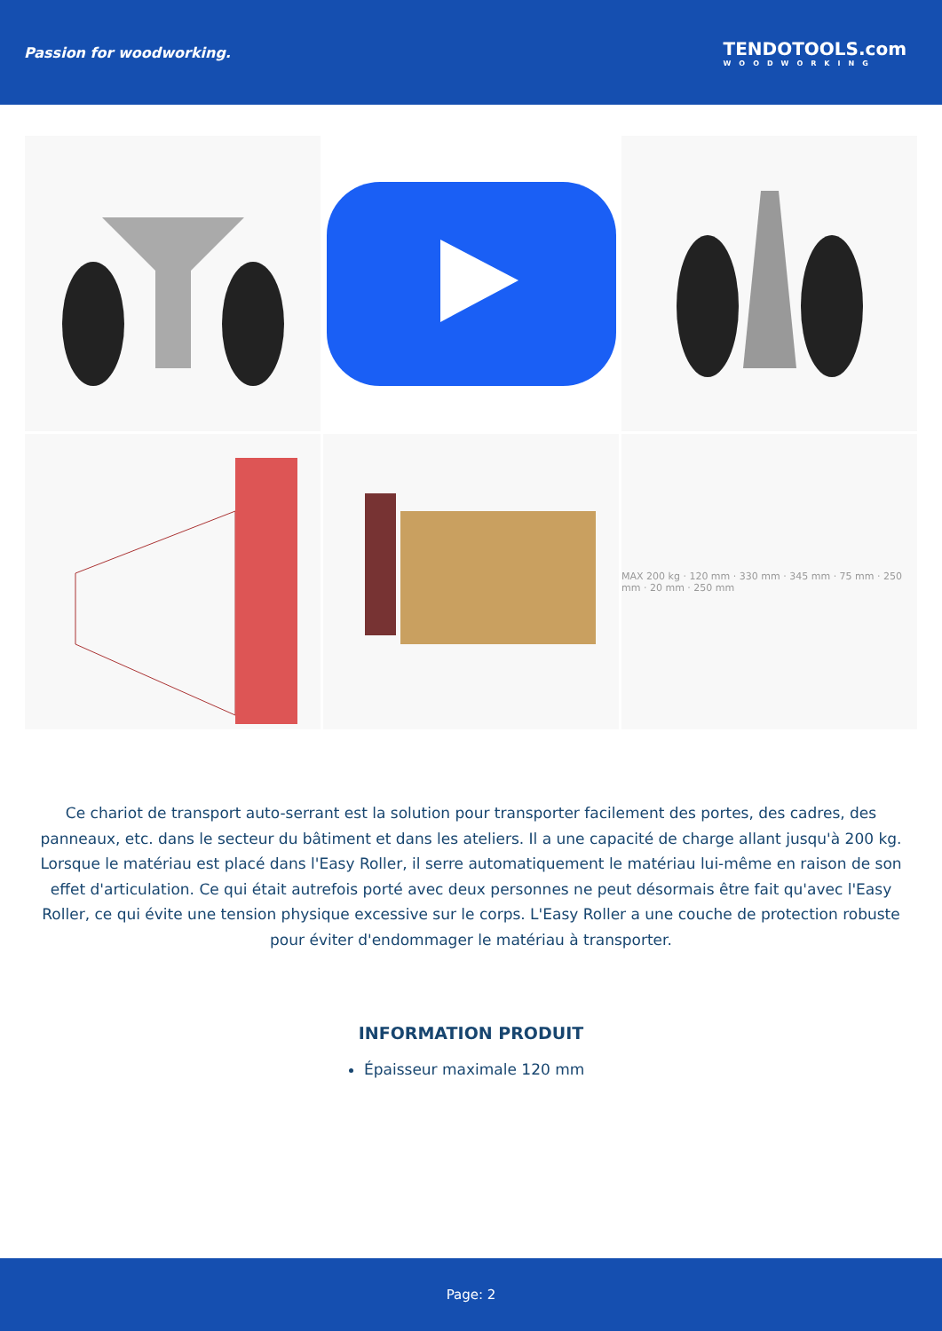Passion for woodworking.
TENDOTOOLS.com
WOODWORKING
MAX 200 kg · 120 mm · 330 mm · 345 mm · 75 mm · 250 mm · 20 mm · 250 mm
Ce chariot de transport auto-serrant est la solution pour transporter facilement des portes, des cadres, des panneaux, etc. dans le secteur du bâtiment et dans les ateliers. Il a une capacité de charge allant jusqu'à 200 kg. Lorsque le matériau est placé dans l'Easy Roller, il serre automatiquement le matériau lui-même en raison de son effet d'articulation. Ce qui était autrefois porté avec deux personnes ne peut désormais être fait qu'avec l'Easy Roller, ce qui évite une tension physique excessive sur le corps. L'Easy Roller a une couche de protection robuste pour éviter d'endommager le matériau à transporter.
INFORMATION PRODUIT
Épaisseur maximale 120 mm
Page: 2